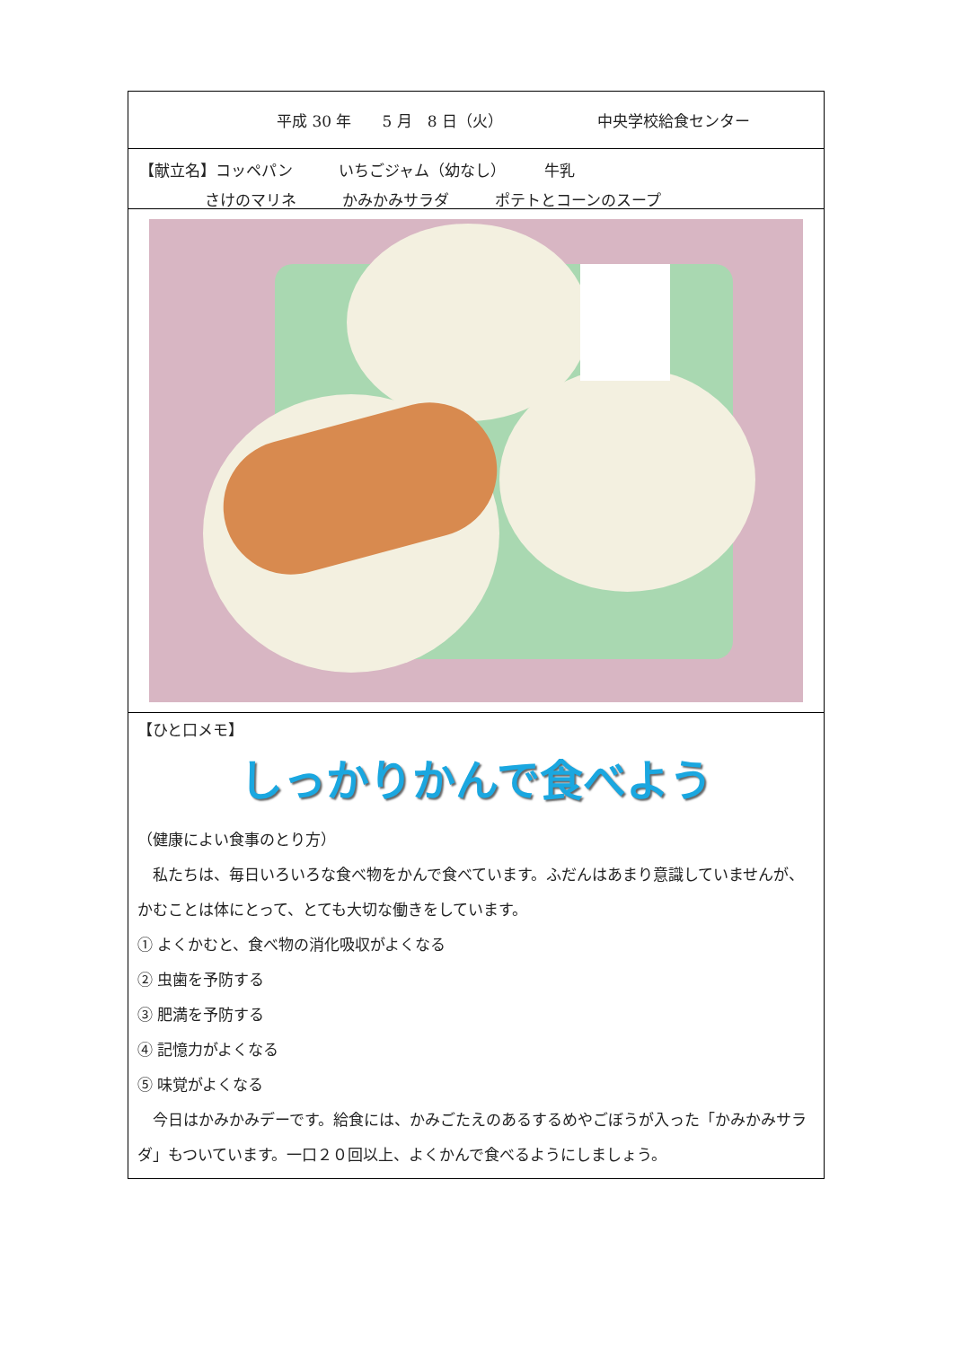平成 30 年　　5 月　8 日（火） 中央学校給食センター
【献立名】コッペパン　　　いちごジャム（幼なし）　　　牛乳
さけのマリネ　　　かみかみサラダ　　　ポテトとコーンのスープ
【ひと口メモ】
しっかりかんで食べよう
（健康によい食事のとり方）
　私たちは、毎日いろいろな食べ物をかんで食べています。ふだんはあまり意識していませんが、かむことは体にとって、とても大切な働きをしています。
① よくかむと、食べ物の消化吸収がよくなる
② 虫歯を予防する
③ 肥満を予防する
④ 記憶力がよくなる
⑤ 味覚がよくなる
　今日はかみかみデーです。給食には、かみごたえのあるするめやごぼうが入った「かみかみサラダ」もついています。一口２０回以上、よくかんで食べるようにしましょう。